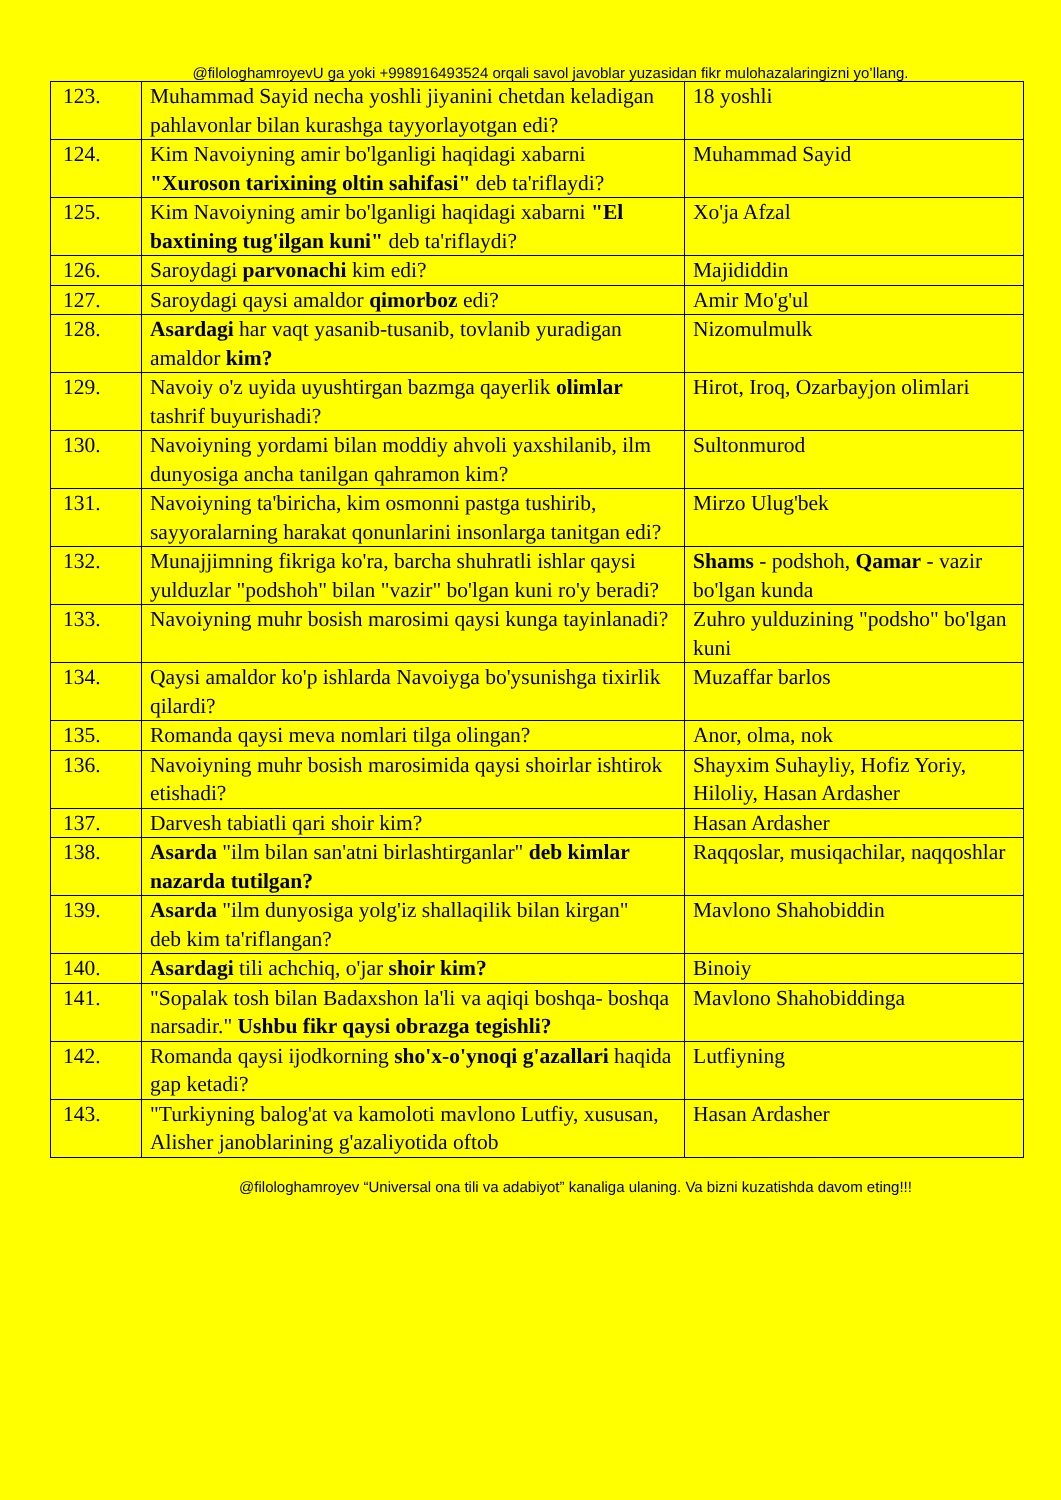@filologhamroyevU ga yoki +998916493524 orqali savol javoblar yuzasidan fikr mulohazalaringizni yo’llang.
| 123. | Muhammad Sayid necha yoshli jiyanini chetdan keladigan pahlavonlar bilan kurashga tayyorlayotgan edi? | 18 yoshli |
| 124. | Kim Navoiyning amir bo'lganligi haqidagi xabarni "Xuroson tarixining oltin sahifasi" deb ta'riflaydi? | Muhammad Sayid |
| 125. | Kim Navoiyning amir bo'lganligi haqidagi xabarni "El baxtining tug'ilgan kuni" deb ta'riflaydi? | Xo'ja Afzal |
| 126. | Saroydagi parvonachi kim edi? | Majididdin |
| 127. | Saroydagi qaysi amaldor qimorboz edi? | Amir Mo'g'ul |
| 128. | Asardagi har vaqt yasanib-tusanib, tovlanib yuradigan amaldor kim? | Nizomulmulk |
| 129. | Navoiy o'z uyida uyushtirgan bazmga qayerlik olimlar tashrif buyurishadi? | Hirot, Iroq, Ozarbayjon olimlari |
| 130. | Navoiyning yordami bilan moddiy ahvoli yaxshilanib, ilm dunyosiga ancha tanilgan qahramon kim? | Sultonmurod |
| 131. | Navoiyning ta'biricha, kim osmonni pastga tushirib, sayyoralarning harakat qonunlarini insonlarga tanitgan edi? | Mirzo Ulug'bek |
| 132. | Munajjimning fikriga ko'ra, barcha shuhratli ishlar qaysi yulduzlar "podshoh" bilan "vazir" bo'lgan kuni ro'y beradi? | Shams - podshoh, Qamar - vazir bo'lgan kunda |
| 133. | Navoiyning muhr bosish marosimi qaysi kunga tayinlanadi? | Zuhro yulduzining "podsho" bo'lgan kuni |
| 134. | Qaysi amaldor ko'p ishlarda Navoiyga bo'ysunishga tixirlik qilardi? | Muzaffar barlos |
| 135. | Romanda qaysi meva nomlari tilga olingan? | Anor, olma, nok |
| 136. | Navoiyning muhr bosish marosimida qaysi shoirlar ishtirok etishadi? | Shayxim Suhayliy, Hofiz Yoriy, Hiloliy, Hasan Ardasher |
| 137. | Darvesh tabiatli qari shoir kim? | Hasan Ardasher |
| 138. | Asarda "ilm bilan san'atni birlashtirganlar" deb kimlar nazarda tutilgan? | Raqqoslar, musiqachilar, naqqoshlar |
| 139. | Asarda "ilm dunyosiga yolg'iz shallaqilik bilan kirgan" deb kim ta'riflangan? | Mavlono Shahobiddin |
| 140. | Asardagi tili achchiq, o'jar shoir kim? | Binoiy |
| 141. | "Sopalak tosh bilan Badaxshon la'li va aqiqi boshqa- boshqa narsadir." Ushbu fikr qaysi obrazga tegishli? | Mavlono Shahobiddinga |
| 142. | Romanda qaysi ijodkorning sho'x-o'ynoqi g'azallari haqida gap ketadi? | Lutfiyning |
| 143. | "Turkiyning balog'at va kamoloti mavlono Lutfiy, xususan, Alisher janoblarining g'azaliyotida oftob | Hasan Ardasher |
@filologhamroyev “Universal ona tili va adabiyot” kanaliga ulaning. Va bizni kuzatishda davom eting!!!